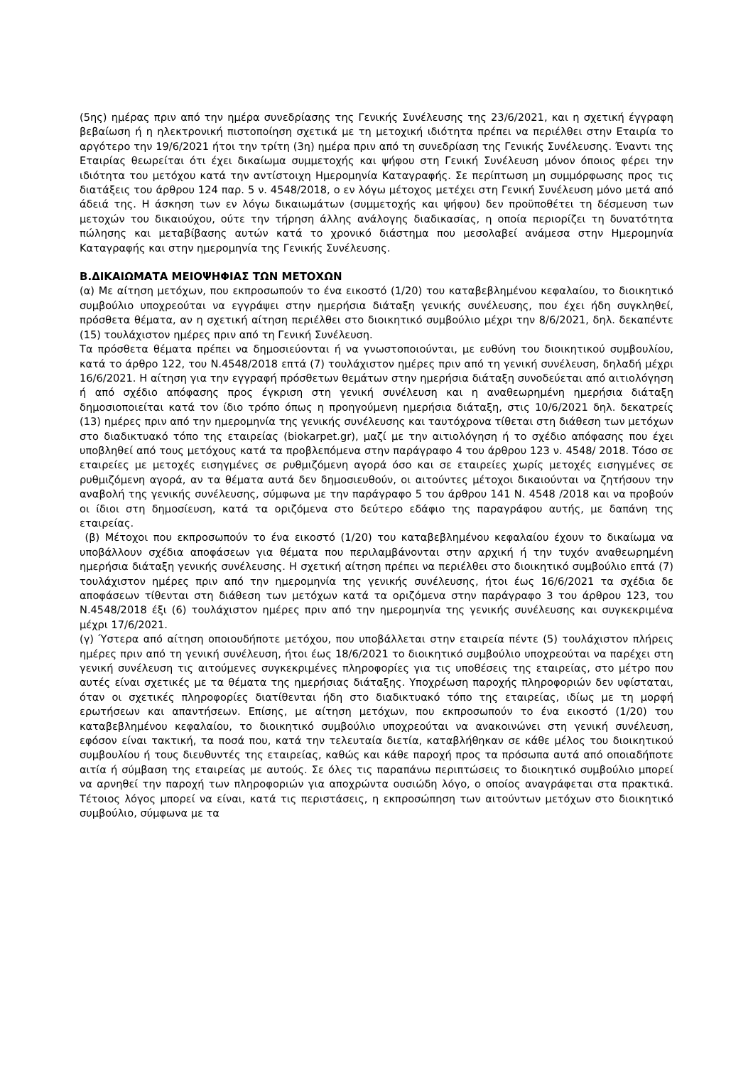(5ης) ημέρας πριν από την ημέρα συνεδρίασης της Γενικής Συνέλευσης της 23/6/2021, και η σχετική έγγραφη βεβαίωση ή η ηλεκτρονική πιστοποίηση σχετικά με τη μετοχική ιδιότητα πρέπει να περιέλθει στην Εταιρία το αργότερο την 19/6/2021 ήτοι την τρίτη (3η) ημέρα πριν από τη συνεδρίαση της Γενικής Συνέλευσης. Έναντι της Εταιρίας θεωρείται ότι έχει δικαίωμα συμμετοχής και ψήφου στη Γενική Συνέλευση μόνον όποιος φέρει την ιδιότητα του μετόχου κατά την αντίστοιχη Ημερομηνία Καταγραφής. Σε περίπτωση μη συμμόρφωσης προς τις διατάξεις του άρθρου 124 παρ. 5 ν. 4548/2018, ο εν λόγω μέτοχος μετέχει στη Γενική Συνέλευση μόνο μετά από άδειά της. Η άσκηση των εν λόγω δικαιωμάτων (συμμετοχής και ψήφου) δεν προϋποθέτει τη δέσμευση των μετοχών του δικαιούχου, ούτε την τήρηση άλλης ανάλογης διαδικασίας, η οποία περιορίζει τη δυνατότητα πώλησης και μεταβίβασης αυτών κατά το χρονικό διάστημα που μεσολαβεί ανάμεσα στην Ημερομηνία Καταγραφής και στην ημερομηνία της Γενικής Συνέλευσης.
Β.ΔΙΚΑΙΩΜΑΤΑ ΜΕΙΟΨΗΦΙΑΣ ΤΩΝ ΜΕΤΟΧΩΝ
(α) Με αίτηση μετόχων, που εκπροσωπούν το ένα εικοστό (1/20) του καταβεβλημένου κεφαλαίου, το διοικητικό συμβούλιο υποχρεούται να εγγράψει στην ημερήσια διάταξη γενικής συνέλευσης, που έχει ήδη συγκληθεί, πρόσθετα θέματα, αν η σχετική αίτηση περιέλθει στο διοικητικό συμβούλιο μέχρι την 8/6/2021, δηλ. δεκαπέντε (15) τουλάχιστον ημέρες πριν από τη Γενική Συνέλευση.
Τα πρόσθετα θέματα πρέπει να δημοσιεύονται ή να γνωστοποιούνται, με ευθύνη του διοικητικού συμβουλίου, κατά το άρθρο 122, του Ν.4548/2018 επτά (7) τουλάχιστον ημέρες πριν από τη γενική συνέλευση, δηλαδή μέχρι 16/6/2021. Η αίτηση για την εγγραφή πρόσθετων θεμάτων στην ημερήσια διάταξη συνοδεύεται από αιτιολόγηση ή από σχέδιο απόφασης προς έγκριση στη γενική συνέλευση και η αναθεωρημένη ημερήσια διάταξη δημοσιοποιείται κατά τον ίδιο τρόπο όπως η προηγούμενη ημερήσια διάταξη, στις 10/6/2021 δηλ. δεκατρείς (13) ημέρες πριν από την ημερομηνία της γενικής συνέλευσης και ταυτόχρονα τίθεται στη διάθεση των μετόχων στο διαδικτυακό τόπο της εταιρείας (biokarpet.gr), μαζί με την αιτιολόγηση ή το σχέδιο απόφασης που έχει υποβληθεί από τους μετόχους κατά τα προβλεπόμενα στην παράγραφο 4 του άρθρου 123 ν. 4548/ 2018. Τόσο σε εταιρείες με μετοχές εισηγμένες σε ρυθμιζόμενη αγορά όσο και σε εταιρείες χωρίς μετοχές εισηγμένες σε ρυθμιζόμενη αγορά, αν τα θέματα αυτά δεν δημοσιευθούν, οι αιτούντες μέτοχοι δικαιούνται να ζητήσουν την αναβολή της γενικής συνέλευσης, σύμφωνα με την παράγραφο 5 του άρθρου 141 Ν. 4548 /2018 και να προβούν οι ίδιοι στη δημοσίευση, κατά τα οριζόμενα στο δεύτερο εδάφιο της παραγράφου αυτής, με δαπάνη της εταιρείας.
(β) Μέτοχοι που εκπροσωπούν το ένα εικοστό (1/20) του καταβεβλημένου κεφαλαίου έχουν το δικαίωμα να υποβάλλουν σχέδια αποφάσεων για θέματα που περιλαμβάνονται στην αρχική ή την τυχόν αναθεωρημένη ημερήσια διάταξη γενικής συνέλευσης. Η σχετική αίτηση πρέπει να περιέλθει στο διοικητικό συμβούλιο επτά (7) τουλάχιστον ημέρες πριν από την ημερομηνία της γενικής συνέλευσης, ήτοι έως 16/6/2021 τα σχέδια δε αποφάσεων τίθενται στη διάθεση των μετόχων κατά τα οριζόμενα στην παράγραφο 3 του άρθρου 123, του Ν.4548/2018 έξι (6) τουλάχιστον ημέρες πριν από την ημερομηνία της γενικής συνέλευσης και συγκεκριμένα μέχρι 17/6/2021.
(γ) Ύστερα από αίτηση οποιουδήποτε μετόχου, που υποβάλλεται στην εταιρεία πέντε (5) τουλάχιστον πλήρεις ημέρες πριν από τη γενική συνέλευση, ήτοι έως 18/6/2021 το διοικητικό συμβούλιο υποχρεούται να παρέχει στη γενική συνέλευση τις αιτούμενες συγκεκριμένες πληροφορίες για τις υποθέσεις της εταιρείας, στο μέτρο που αυτές είναι σχετικές με τα θέματα της ημερήσιας διάταξης. Υποχρέωση παροχής πληροφοριών δεν υφίσταται, όταν οι σχετικές πληροφορίες διατίθενται ήδη στο διαδικτυακό τόπο της εταιρείας, ιδίως με τη μορφή ερωτήσεων και απαντήσεων. Επίσης, με αίτηση μετόχων, που εκπροσωπούν το ένα εικοστό (1/20) του καταβεβλημένου κεφαλαίου, το διοικητικό συμβούλιο υποχρεούται να ανακοινώνει στη γενική συνέλευση, εφόσον είναι τακτική, τα ποσά που, κατά την τελευταία διετία, καταβλήθηκαν σε κάθε μέλος του διοικητικού συμβουλίου ή τους διευθυντές της εταιρείας, καθώς και κάθε παροχή προς τα πρόσωπα αυτά από οποιαδήποτε αιτία ή σύμβαση της εταιρείας με αυτούς. Σε όλες τις παραπάνω περιπτώσεις το διοικητικό συμβούλιο μπορεί να αρνηθεί την παροχή των πληροφοριών για αποχρώντα ουσιώδη λόγο, ο οποίος αναγράφεται στα πρακτικά. Τέτοιος λόγος μπορεί να είναι, κατά τις περιστάσεις, η εκπροσώπηση των αιτούντων μετόχων στο διοικητικό συμβούλιο, σύμφωνα με τα